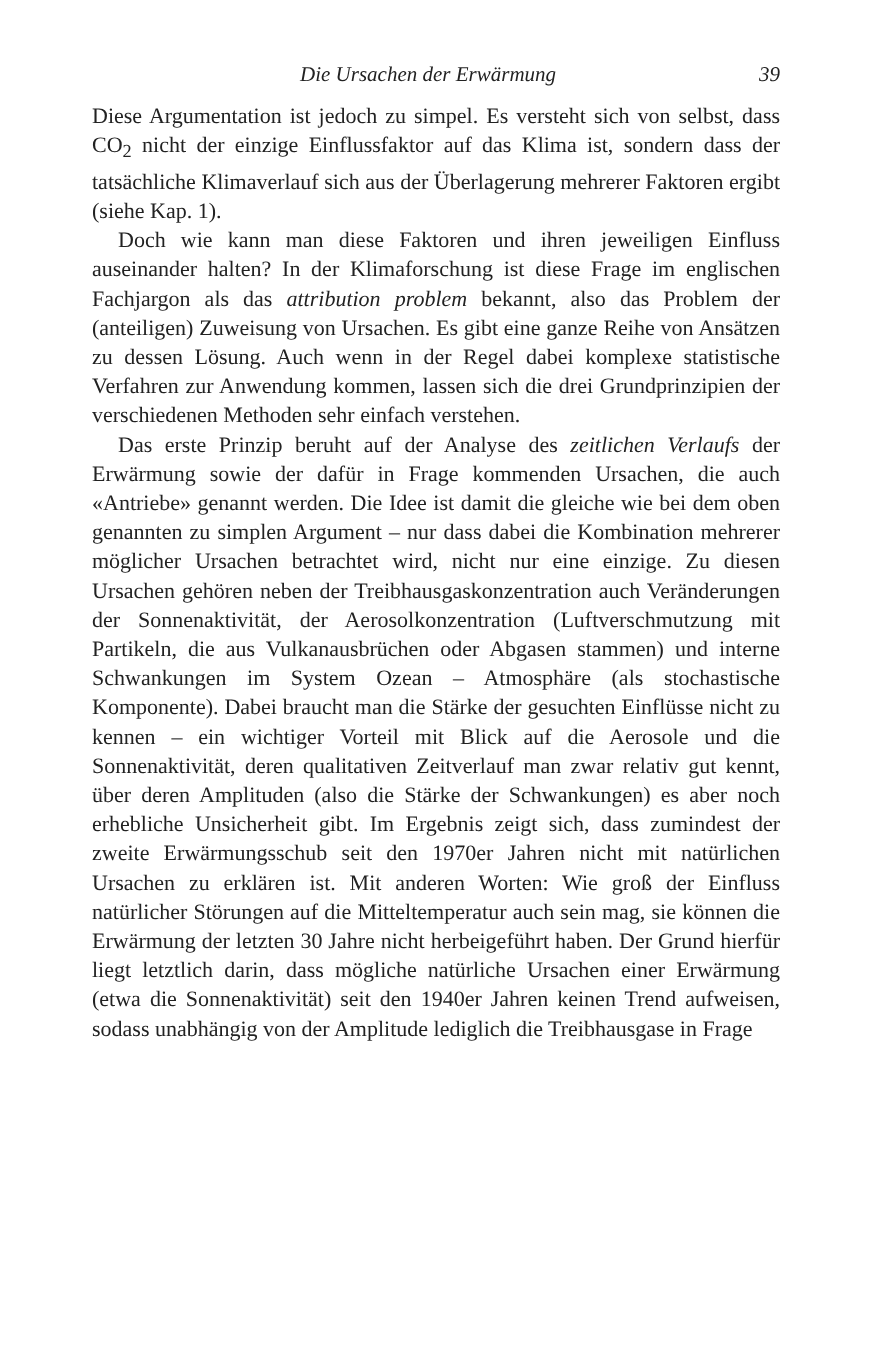Die Ursachen der Erwärmung 39
Diese Argumentation ist jedoch zu simpel. Es versteht sich von selbst, dass CO<sub>2</sub> nicht der einzige Einflussfaktor auf das Klima ist, sondern dass der tatsächliche Klimaverlauf sich aus der Überlagerung mehrerer Faktoren ergibt (siehe Kap. 1).
Doch wie kann man diese Faktoren und ihren jeweiligen Einfluss auseinander halten? In der Klimaforschung ist diese Frage im englischen Fachjargon als das attribution problem bekannt, also das Problem der (anteiligen) Zuweisung von Ursachen. Es gibt eine ganze Reihe von Ansätzen zu dessen Lösung. Auch wenn in der Regel dabei komplexe statistische Verfahren zur Anwendung kommen, lassen sich die drei Grundprinzipien der verschiedenen Methoden sehr einfach verstehen.
Das erste Prinzip beruht auf der Analyse des zeitlichen Verlaufs der Erwärmung sowie der dafür in Frage kommenden Ursachen, die auch «Antriebe» genannt werden. Die Idee ist damit die gleiche wie bei dem oben genannten zu simplen Argument – nur dass dabei die Kombination mehrerer möglicher Ursachen betrachtet wird, nicht nur eine einzige. Zu diesen Ursachen gehören neben der Treibhausgaskonzentration auch Veränderungen der Sonnenaktivität, der Aerosolkonzentration (Luftverschmutzung mit Partikeln, die aus Vulkanausbrüchen oder Abgasen stammen) und interne Schwankungen im System Ozean – Atmosphäre (als stochastische Komponente). Dabei braucht man die Stärke der gesuchten Einflüsse nicht zu kennen – ein wichtiger Vorteil mit Blick auf die Aerosole und die Sonnenaktivität, deren qualitativen Zeitverlauf man zwar relativ gut kennt, über deren Amplituden (also die Stärke der Schwankungen) es aber noch erhebliche Unsicherheit gibt. Im Ergebnis zeigt sich, dass zumindest der zweite Erwärmungsschub seit den 1970er Jahren nicht mit natürlichen Ursachen zu erklären ist. Mit anderen Worten: Wie groß der Einfluss natürlicher Störungen auf die Mitteltemperatur auch sein mag, sie können die Erwärmung der letzten 30 Jahre nicht herbeigeführt haben. Der Grund hierfür liegt letztlich darin, dass mögliche natürliche Ursachen einer Erwärmung (etwa die Sonnenaktivität) seit den 1940er Jahren keinen Trend aufweisen, sodass unabhängig von der Amplitude lediglich die Treibhausgase in Frage